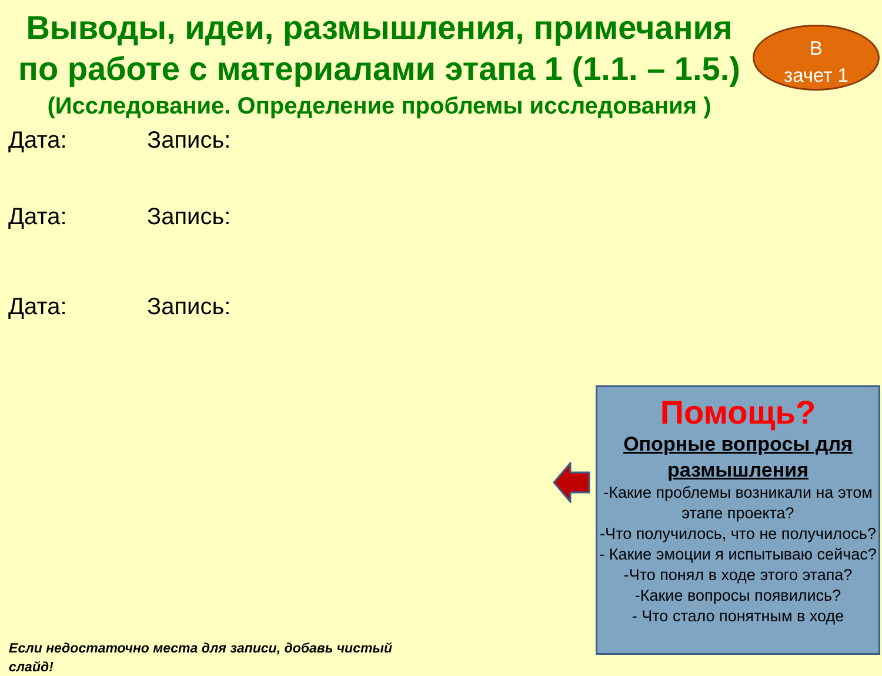Выводы, идеи, размышления, примечания по работе с материалами этапа 1 (1.1. – 1.5.)
(Исследование. Определение проблемы исследования )
В
зачет 1
Дата: Запись:
Дата: Запись:
Дата: Запись:
Помощь?
Опорные вопросы для размышления
-Какие проблемы возникали на этом этапе проекта?
-Что получилось, что не получилось?
- Какие эмоции я испытываю сейчас?
-Что понял в ходе этого этапа?
-Какие вопросы появились?
- Что стало понятным в ходе
Если недостаточно места для записи, добавь чистый слайд!